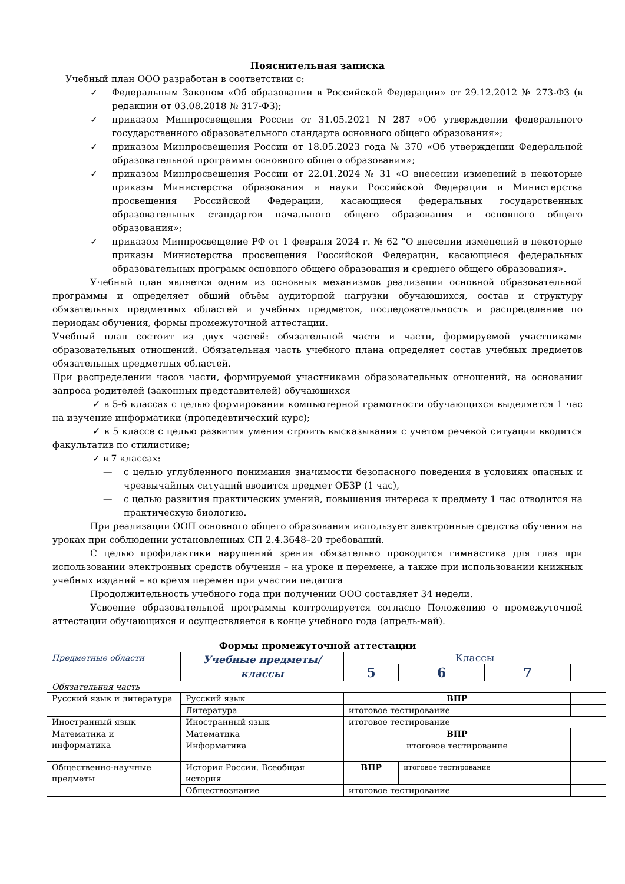Пояснительная записка
Учебный план ООО разработан в соответствии с:
✓ Федеральным Законом «Об образовании в Российской Федерации» от 29.12.2012 № 273-ФЗ (в редакции от 03.08.2018 № 317-ФЗ);
✓ приказом Минпросвещения России от 31.05.2021 N 287 «Об утверждении федерального государственного образовательного стандарта основного общего образования»;
✓ приказом Минпросвещения России от 18.05.2023 года № 370 «Об утверждении Федеральной образовательной программы основного общего образования»;
✓ приказом Минпросвещения России от 22.01.2024 № 31 «О внесении изменений в некоторые приказы Министерства образования и науки Российской Федерации и Министерства просвещения Российской Федерации, касающиеся федеральных государственных образовательных стандартов начального общего образования и основного общего образования»;
✓ приказом Минпросвещение РФ от 1 февраля 2024 г. № 62 "О внесении изменений в некоторые приказы Министерства просвещения Российской Федерации, касающиеся федеральных образовательных программ основного общего образования и среднего общего образования».
Учебный план является одним из основных механизмов реализации основной образовательной программы и определяет общий объём аудиторной нагрузки обучающихся, состав и структуру обязательных предметных областей и учебных предметов, последовательность и распределение по периодам обучения, формы промежуточной аттестации.
Учебный план состоит из двух частей: обязательной части и части, формируемой участниками образовательных отношений. Обязательная часть учебного плана определяет состав учебных предметов обязательных предметных областей.
При распределении часов части, формируемой участниками образовательных отношений, на основании запроса родителей (законных представителей) обучающихся
✓ в 5-6 классах с целью формирования компьютерной грамотности обучающихся выделяется 1 час на изучение информатики (пропедевтический курс);
✓ в 5 классе с целью развития умения строить высказывания с учетом речевой ситуации вводится факультатив по стилистике;
✓ в 7 классах:
— с целью углубленного понимания значимости безопасного поведения в условиях опасных и чрезвычайных ситуаций вводится предмет ОБЗР (1 час),
— с целью развития практических умений, повышения интереса к предмету 1 час отводится на практическую биологию.
При реализации ООП основного общего образования использует электронные средства обучения на уроках при соблюдении установленных СП 2.4.3648–20 требований.
С целью профилактики нарушений зрения обязательно проводится гимнастика для глаз при использовании электронных средств обучения – на уроке и перемене, а также при использовании книжных учебных изданий – во время перемен при участии педагога
Продолжительность учебного года при получении ООО составляет 34 недели.
Усвоение образовательной программы контролируется согласно Положению о промежуточной аттестации обучающихся и осуществляется в конце учебного года (апрель-май).
Формы промежуточной аттестации
| Предметные области | Учебные предметы/классы | Классы | | | | |
| | | 5 | 6 | 7 | | |
| Обязательная часть | | | | | | |
| Русский язык и литература | Русский язык | ВПР | | | | |
| | Литература | итоговое тестирование | | | | |
| Иностранный язык | Иностранный язык | итоговое тестирование | | | | |
| Математика и информатика | Математика | ВПР | | | | |
| | Информатика | итоговое тестирование | | | | |
| Общественно-научные предметы | История России. Всеобщая история | ВПР | итоговое тестирование | | | |
| | Обществознание | итоговое тестирование | | | | |